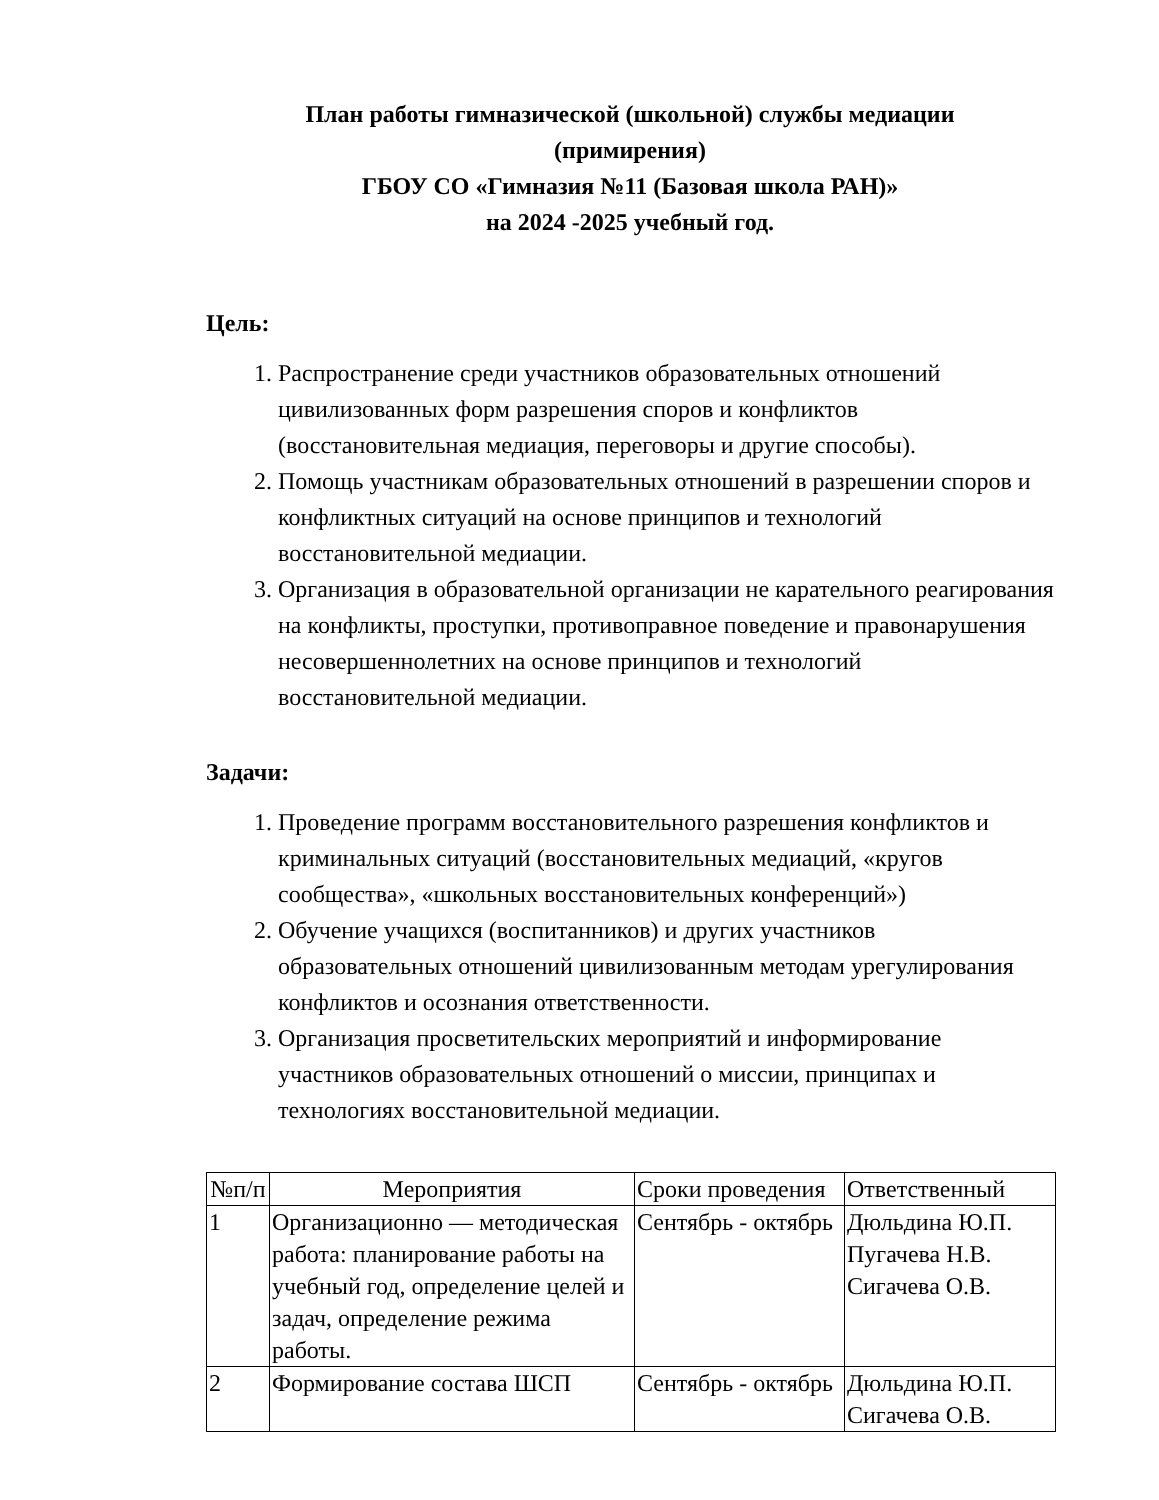План работы гимназической (школьной) службы медиации
(примирения)
ГБОУ СО «Гимназия №11 (Базовая школа РАН)»
на 2024 -2025 учебный год.
Цель:
1. Распространение среди участников образовательных отношений цивилизованных форм разрешения споров и конфликтов (восстановительная медиация, переговоры и другие способы).
2. Помощь участникам образовательных отношений в разрешении споров и конфликтных ситуаций на основе принципов и технологий восстановительной медиации.
3. Организация в образовательной организации не карательного реагирования на конфликты, проступки, противоправное поведение и правонарушения несовершеннолетних на основе принципов и технологий восстановительной медиации.
Задачи:
1. Проведение программ восстановительного разрешения конфликтов и криминальных ситуаций (восстановительных медиаций, «кругов сообщества», «школьных восстановительных конференций»)
2. Обучение учащихся (воспитанников) и других участников образовательных отношений цивилизованным методам урегулирования конфликтов и осознания ответственности.
3. Организация просветительских мероприятий и информирование участников образовательных отношений о миссии, принципах и технологиях восстановительной медиации.
| №п/п | Мероприятия | Сроки проведения | Ответственный |
| --- | --- | --- | --- |
| 1 | Организационно — методическая работа: планирование работы на учебный год, определение целей и задач, определение режима работы. | Сентябрь - октябрь | Дюльдина Ю.П. Пугачева Н.В. Сигачева О.В. |
| 2 | Формирование состава ШСП | Сентябрь - октябрь | Дюльдина Ю.П. Сигачева О.В. |